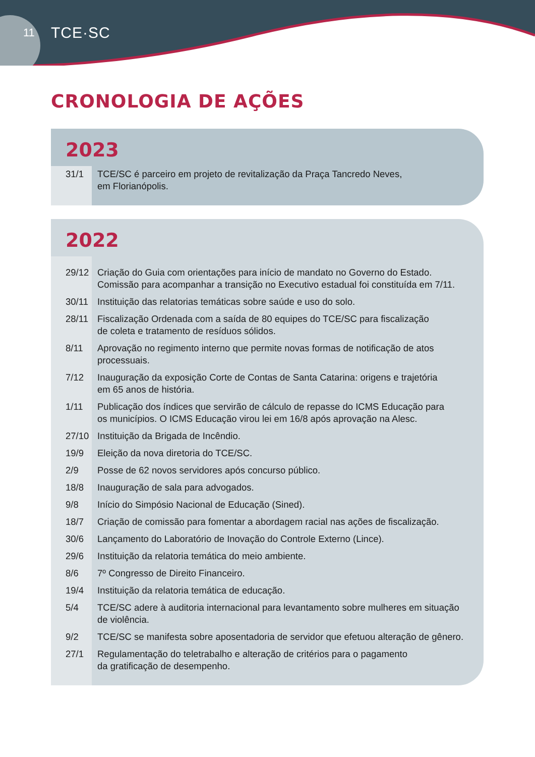11 TCE·SC
CRONOLOGIA DE AÇÕES
2023
31/1 TCE/SC é parceiro em projeto de revitalização da Praça Tancredo Neves,
em Florianópolis.
2022
29/12 Criação do Guia com orientações para início de mandato no Governo do Estado.
Comissão para acompanhar a transição no Executivo estadual foi constituída em 7/11.
30/11 Instituição das relatorias temáticas sobre saúde e uso do solo.
28/11 Fiscalização Ordenada com a saída de 80 equipes do TCE/SC para fiscalização
de coleta e tratamento de resíduos sólidos.
8/11 Aprovação no regimento interno que permite novas formas de notificação de atos
processuais.
7/12 Inauguração da exposição Corte de Contas de Santa Catarina: origens e trajetória
em 65 anos de história.
1/11 Publicação dos índices que servirão de cálculo de repasse do ICMS Educação para
os municípios. O ICMS Educação virou lei em 16/8 após aprovação na Alesc.
27/10 Instituição da Brigada de Incêndio.
19/9 Eleição da nova diretoria do TCE/SC.
2/9 Posse de 62 novos servidores após concurso público.
18/8 Inauguração de sala para advogados.
9/8 Início do Simpósio Nacional de Educação (Sined).
18/7 Criação de comissão para fomentar a abordagem racial nas ações de fiscalização.
30/6 Lançamento do Laboratório de Inovação do Controle Externo (Lince).
29/6 Instituição da relatoria temática do meio ambiente.
8/6 7º Congresso de Direito Financeiro.
19/4 Instituição da relatoria temática de educação.
5/4 TCE/SC adere à auditoria internacional para levantamento sobre mulheres em situação
de violência.
9/2 TCE/SC se manifesta sobre aposentadoria de servidor que efetuou alteração de gênero.
27/1 Regulamentação do teletrabalho e alteração de critérios para o pagamento
da gratificação de desempenho.